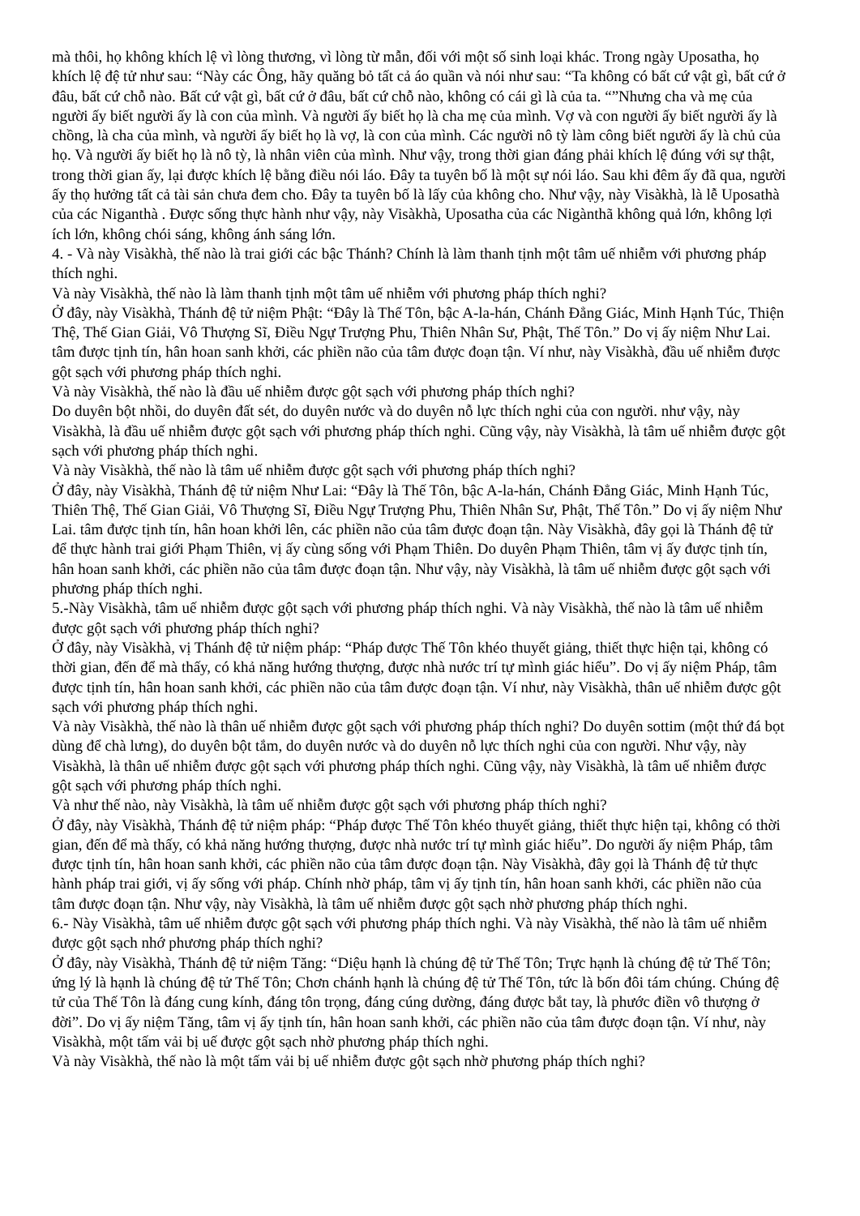mà thôi, họ không khích lệ vì lòng thương, vì lòng từ mẫn, đối với một số sinh loại khác. Trong ngày Uposatha, họ khích lệ đệ tử như sau: “Này các Ông, hãy quăng bỏ tất cả áo quần và nói như sau: “Ta không có bất cứ vật gì, bất cứ ở đâu, bất cứ chỗ nào. Bất cứ vật gì, bất cứ ở đâu, bất cứ chỗ nào, không có cái gì là của ta. “”Nhưng cha và mẹ của người ấy biết người ấy là con của mình. Và người ấy biết họ là cha mẹ của mình. Vợ và con người ấy biết người ấy là chồng, là cha của mình, và người ấy biết họ là vợ, là con của mình. Các người nô tỳ làm công biết người ấy là chủ của họ. Và người ấy biết họ là nô tỳ, là nhân viên của mình. Như vậy, trong thời gian đáng phải khích lệ đúng với sự thật, trong thời gian ấy, lại được khích lệ bằng điều nói láo. Đây ta tuyên bố là một sự nói láo. Sau khi đêm ấy đã qua, người ấy thọ hưởng tất cả tài sản chưa đem cho. Đây ta tuyên bố là lấy của không cho. Như vậy, này Visàkhà, là lễ Uposathà của các Niganthà . Được sống thực hành như vậy, này Visàkhà, Uposatha của các Nigànthã không quả lớn, không lợi ích lớn, không chói sáng, không ánh sáng lớn.
4. - Và này Visàkhà, thế nào là trai giới các bậc Thánh? Chính là làm thanh tịnh một tâm uế nhiễm với phương pháp thích nghi.
Và này Visàkhà, thế nào là làm thanh tịnh một tâm uế nhiễm với phương pháp thích nghi?
Ở đây, này Visàkhà, Thánh đệ tử niệm Phật: “Đây là Thế Tôn, bậc A-la-hán, Chánh Đẳng Giác, Minh Hạnh Túc, Thiện Thệ, Thế Gian Giải, Vô Thượng Sĩ, Điều Ngự Trượng Phu, Thiên Nhân Sư, Phật, Thế Tôn.” Do vị ấy niệm Như Lai. tâm được tịnh tín, hân hoan sanh khởi, các phiền não của tâm được đoạn tận. Ví như, này Visàkhà, đầu uế nhiễm được gột sạch với phương pháp thích nghi.
Và này Visàkhà, thế nào là đầu uế nhiễm được gột sạch với phương pháp thích nghi?
Do duyên bột nhồi, do duyên đất sét, do duyên nước và do duyên nỗ lực thích nghi của con người. như vậy, này Visàkhà, là đầu uế nhiễm được gột sạch với phương pháp thích nghi. Cũng vậy, này Visàkhà, là tâm uế nhiễm được gột sạch với phương pháp thích nghi.
Và này Visàkhà, thế nào là tâm uế nhiễm được gột sạch với phương pháp thích nghi?
Ở đây, này Visàkhà, Thánh đệ tử niệm Như Lai: “Đây là Thế Tôn, bậc A-la-hán, Chánh Đẳng Giác, Minh Hạnh Túc, Thiên Thệ, Thế Gian Giải, Vô Thượng Sĩ, Điều Ngự Trượng Phu, Thiên Nhân Sư, Phật, Thế Tôn.” Do vị ấy niệm Như Lai. tâm được tịnh tín, hân hoan khởi lên, các phiền não của tâm được đoạn tận. Này Visàkhà, đây gọi là Thánh đệ tử để thực hành trai giới Phạm Thiên, vị ấy cùng sống với Phạm Thiên. Do duyên Phạm Thiên, tâm vị ấy được tịnh tín, hân hoan sanh khởi, các phiền não của tâm được đoạn tận. Như vậy, này Visàkhà, là tâm uế nhiễm được gột sạch với phương pháp thích nghi.
5.-Này Visàkhà, tâm uế nhiễm được gột sạch với phương pháp thích nghi. Và này Visàkhà, thế nào là tâm uế nhiễm được gột sạch với phương pháp thích nghi?
Ở đây, này Visàkhà, vị Thánh đệ tử niệm pháp: “Pháp được Thế Tôn khéo thuyết giảng, thiết thực hiện tại, không có thời gian, đến để mà thấy, có khả năng hướng thượng, được nhà nước trí tự mình giác hiểu”. Do vị ấy niệm Pháp, tâm được tịnh tín, hân hoan sanh khởi, các phiền não của tâm được đoạn tận. Ví như, này Visàkhà, thân uế nhiễm được gột sạch với phương pháp thích nghi.
Và này Visàkhà, thế nào là thân uế nhiễm được gột sạch với phương pháp thích nghi? Do duyên sottim (một thứ đá bọt dùng để chà lưng), do duyên bột tắm, do duyên nước và do duyên nỗ lực thích nghi của con người. Như vậy, này Visàkhà, là thân uế nhiễm được gột sạch với phương pháp thích nghi. Cũng vậy, này Visàkhà, là tâm uế nhiễm được gột sạch với phương pháp thích nghi.
Và như thế nào, này Visàkhà, là tâm uế nhiễm được gột sạch với phương pháp thích nghi?
Ở đây, này Visàkhà, Thánh đệ tử niệm pháp: “Pháp được Thế Tôn khéo thuyết giảng, thiết thực hiện tại, không có thời gian, đến để mà thấy, có khả năng hướng thượng, được nhà nước trí tự mình giác hiểu”. Do người ấy niệm Pháp, tâm được tịnh tín, hân hoan sanh khởi, các phiền não của tâm được đoạn tận. Này Visàkhà, đây gọi là Thánh đệ tử thực hành pháp trai giới, vị ấy sống với pháp. Chính nhờ pháp, tâm vị ấy tịnh tín, hân hoan sanh khởi, các phiền não của tâm được đoạn tận. Như vậy, này Visàkhà, là tâm uế nhiễm được gột sạch nhờ phương pháp thích nghi.
6.- Này Visàkhà, tâm uế nhiễm được gột sạch với phương pháp thích nghi. Và này Visàkhà, thế nào là tâm uế nhiễm được gột sạch nhớ phương pháp thích nghi?
Ở đây, này Visàkhà, Thánh đệ tử niệm Tăng: “Diệu hạnh là chúng đệ tử Thế Tôn; Trực hạnh là chúng đệ tử Thế Tôn; ứng lý là hạnh là chúng đệ tử Thế Tôn; Chơn chánh hạnh là chúng đệ tử Thế Tôn, tức là bốn đôi tám chúng. Chúng đệ tử của Thế Tôn là đáng cung kính, đáng tôn trọng, đáng cúng dường, đáng được bắt tay, là phước điền vô thượng ở đời”. Do vị ấy niệm Tăng, tâm vị ấy tịnh tín, hân hoan sanh khởi, các phiền não của tâm được đoạn tận. Ví như, này Visàkhà, một tấm vải bị uế được gột sạch nhờ phương pháp thích nghi.
Và này Visàkhà, thế nào là một tấm vải bị uế nhiễm được gột sạch nhờ phương pháp thích nghi?